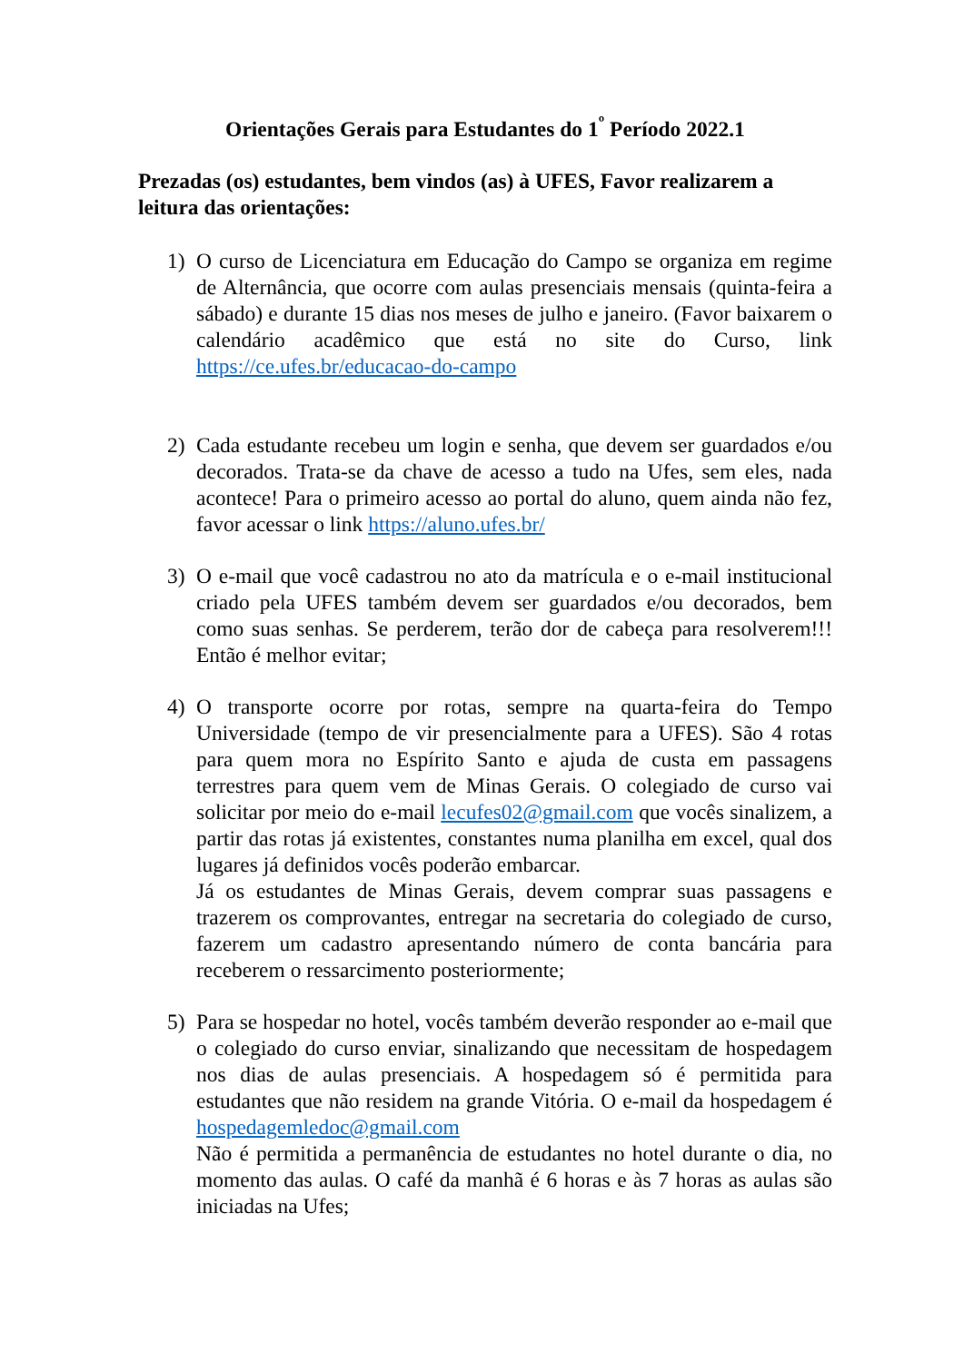Orientações Gerais para Estudantes do 1<sup>º</sup> Período 2022.1
Prezadas (os) estudantes, bem vindos (as) à UFES, Favor realizarem a leitura das orientações:
1) O curso de Licenciatura em Educação do Campo se organiza em regime de Alternância, que ocorre com aulas presenciais mensais (quinta-feira a sábado) e durante 15 dias nos meses de julho e janeiro. (Favor baixarem o calendário acadêmico que está no site do Curso, link https://ce.ufes.br/educacao-do-campo
2) Cada estudante recebeu um login e senha, que devem ser guardados e/ou decorados. Trata-se da chave de acesso a tudo na Ufes, sem eles, nada acontece! Para o primeiro acesso ao portal do aluno, quem ainda não fez, favor acessar o link https://aluno.ufes.br/
3) O e-mail que você cadastrou no ato da matrícula e o e-mail institucional criado pela UFES também devem ser guardados e/ou decorados, bem como suas senhas. Se perderem, terão dor de cabeça para resolverem!!! Então é melhor evitar;
4) O transporte ocorre por rotas, sempre na quarta-feira do Tempo Universidade (tempo de vir presencialmente para a UFES). São 4 rotas para quem mora no Espírito Santo e ajuda de custa em passagens terrestres para quem vem de Minas Gerais. O colegiado de curso vai solicitar por meio do e-mail lecufes02@gmail.com que vocês sinalizem, a partir das rotas já existentes, constantes numa planilha em excel, qual dos lugares já definidos vocês poderão embarcar.
Já os estudantes de Minas Gerais, devem comprar suas passagens e trazerem os comprovantes, entregar na secretaria do colegiado de curso, fazerem um cadastro apresentando número de conta bancária para receberem o ressarcimento posteriormente;
5) Para se hospedar no hotel, vocês também deverão responder ao e-mail que o colegiado do curso enviar, sinalizando que necessitam de hospedagem nos dias de aulas presenciais. A hospedagem só é permitida para estudantes que não residem na grande Vitória. O e-mail da hospedagem é hospedagemledoc@gmail.com
Não é permitida a permanência de estudantes no hotel durante o dia, no momento das aulas. O café da manhã é 6 horas e às 7 horas as aulas são iniciadas na Ufes;